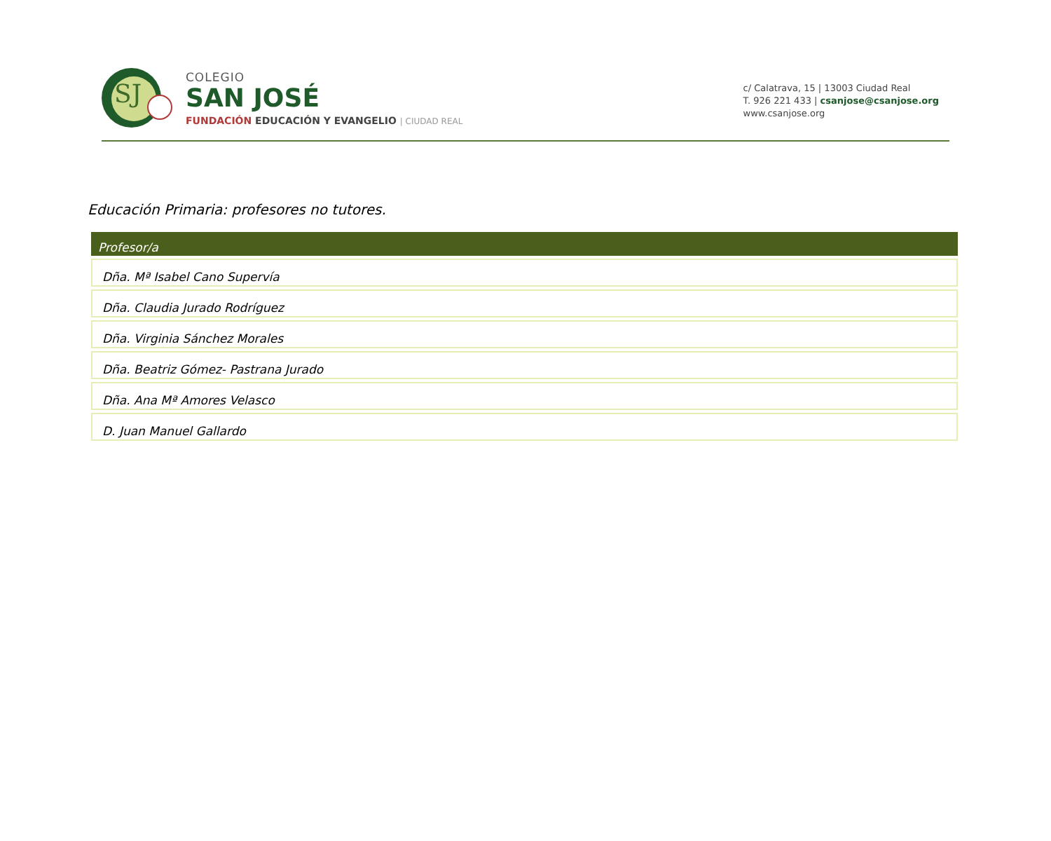SJ
COLEGIO
SAN JOSÉ
FUNDACIÓN EDUCACIÓN Y EVANGELIO | CIUDAD REAL
c/ Calatrava, 15 | 13003 Ciudad Real
T. 926 221 433 | csanjose@csanjose.org
www.csanjose.org
Educación Primaria: profesores no tutores.
| Profesor/a |
| --- |
| Dña. Mª Isabel Cano Supervía |
| Dña. Claudia Jurado Rodríguez |
| Dña. Virginia Sánchez Morales |
| Dña. Beatriz Gómez- Pastrana Jurado |
| Dña. Ana Mª Amores Velasco |
| D. Juan Manuel Gallardo |